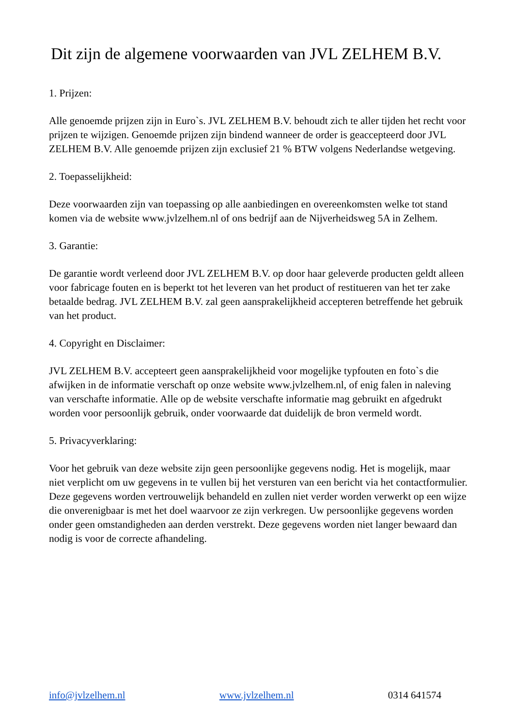Dit zijn de algemene voorwaarden van JVL ZELHEM B.V.
1. Prijzen:
Alle genoemde prijzen zijn in Euro`s. JVL ZELHEM B.V. behoudt zich te aller tijden het recht voor prijzen te wijzigen. Genoemde prijzen zijn bindend wanneer de order is geaccepteerd door JVL ZELHEM B.V. Alle genoemde prijzen zijn exclusief 21 % BTW volgens Nederlandse wetgeving.
2. Toepasselijkheid:
Deze voorwaarden zijn van toepassing op alle aanbiedingen en overeenkomsten welke tot stand komen via de website www.jvlzelhem.nl of ons bedrijf aan de Nijverheidsweg 5A in Zelhem.
3. Garantie:
De garantie wordt verleend door JVL ZELHEM B.V. op door haar geleverde producten geldt alleen voor fabricage fouten en is beperkt tot het leveren van het product of restitueren van het ter zake betaalde bedrag. JVL ZELHEM B.V. zal geen aansprakelijkheid accepteren betreffende het gebruik van het product.
4. Copyright en Disclaimer:
JVL ZELHEM B.V. accepteert geen aansprakelijkheid voor mogelijke typfouten en foto`s die afwijken in de informatie verschaft op onze website www.jvlzelhem.nl, of enig falen in naleving van verschafte informatie. Alle op de website verschafte informatie mag gebruikt en afgedrukt worden voor persoonlijk gebruik, onder voorwaarde dat duidelijk de bron vermeld wordt.
5. Privacyverklaring:
Voor het gebruik van deze website zijn geen persoonlijke gegevens nodig. Het is mogelijk, maar niet verplicht om uw gegevens in te vullen bij het versturen van een bericht via het contactformulier. Deze gegevens worden vertrouwelijk behandeld en zullen niet verder worden verwerkt op een wijze die onverenigbaar is met het doel waarvoor ze zijn verkregen. Uw persoonlijke gegevens worden onder geen omstandigheden aan derden verstrekt. Deze gegevens worden niet langer bewaard dan nodig is voor de correcte afhandeling.
info@jvlzelhem.nl www.jvlzelhem.nl 0314 641574